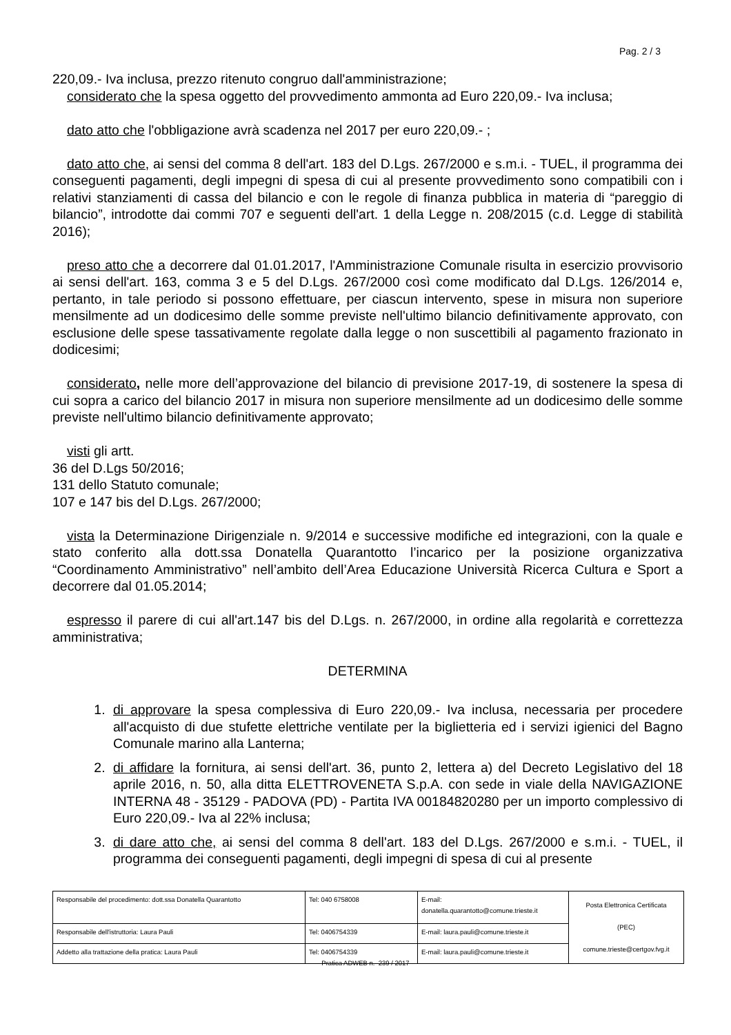Pag. 2 / 3
220,09.- Iva inclusa, prezzo ritenuto congruo dall'amministrazione;
considerato che la spesa oggetto del provvedimento ammonta ad Euro 220,09.- Iva inclusa;
dato atto che l'obbligazione avrà scadenza nel 2017 per euro 220,09.- ;
dato atto che, ai sensi del comma 8 dell'art. 183 del D.Lgs. 267/2000 e s.m.i. - TUEL, il programma dei conseguenti pagamenti, degli impegni di spesa di cui al presente provvedimento sono compatibili con i relativi stanziamenti di cassa del bilancio e con le regole di finanza pubblica in materia di “pareggio di bilancio”, introdotte dai commi 707 e seguenti dell'art. 1 della Legge n. 208/2015 (c.d. Legge di stabilità 2016);
preso atto che a decorrere dal 01.01.2017, l'Amministrazione Comunale risulta in esercizio provvisorio ai sensi dell'art. 163, comma 3 e 5 del D.Lgs. 267/2000 così come modificato dal D.Lgs. 126/2014 e, pertanto, in tale periodo si possono effettuare, per ciascun intervento, spese in misura non superiore mensilmente ad un dodicesimo delle somme previste nell'ultimo bilancio definitivamente approvato, con esclusione delle spese tassativamente regolate dalla legge o non suscettibili al pagamento frazionato in dodicesimi;
considerato, nelle more dell’approvazione del bilancio di previsione 2017-19, di sostenere la spesa di cui sopra a carico del bilancio 2017 in misura non superiore mensilmente ad un dodicesimo delle somme previste nell'ultimo bilancio definitivamente approvato;
visti gli artt.
36 del D.Lgs 50/2016;
131 dello Statuto comunale;
107 e 147 bis del D.Lgs. 267/2000;
vista la Determinazione Dirigenziale n. 9/2014 e successive modifiche ed integrazioni, con la quale e stato conferito alla dott.ssa Donatella Quarantotto l’incarico per la posizione organizzativa “Coordinamento Amministrativo” nell’ambito dell’Area Educazione Università Ricerca Cultura e Sport a decorrere dal 01.05.2014;
espresso il parere di cui all'art.147 bis del D.Lgs. n. 267/2000, in ordine alla regolarità e correttezza amministrativa;
DETERMINA
1. di approvare la spesa complessiva di Euro 220,09.- Iva inclusa, necessaria per procedere all'acquisto di due stufette elettriche ventilate per la biglietteria ed i servizi igienici del Bagno Comunale marino alla Lanterna;
2. di affidare la fornitura, ai sensi dell'art. 36, punto 2, lettera a) del Decreto Legislativo del 18 aprile 2016, n. 50, alla ditta ELETTROVENETA S.p.A. con sede in viale della NAVIGAZIONE INTERNA 48 - 35129 - PADOVA (PD) - Partita IVA 00184820280 per un importo complessivo di Euro 220,09.- Iva al 22% inclusa;
3. di dare atto che, ai sensi del comma 8 dell'art. 183 del D.Lgs. 267/2000 e s.m.i. - TUEL, il programma dei conseguenti pagamenti, degli impegni di spesa di cui al presente
| Responsabile del procedimento: dott.ssa Donatella Quarantotto | Tel: 040 6758008 | E-mail: donatella.quarantotto@comune.trieste.it | Posta Elettronica Certificata (PEC) comune.trieste@certgov.fvg.it |
| Responsabile dell'istruttoria: Laura Pauli | Tel: 0406754339 | E-mail: laura.pauli@comune.trieste.it | |
| Addetto alla trattazione della pratica: Laura Pauli | Tel: 0406754339 | E-mail: laura.pauli@comune.trieste.it | |
Pratica ADWEB n. 239 / 2017